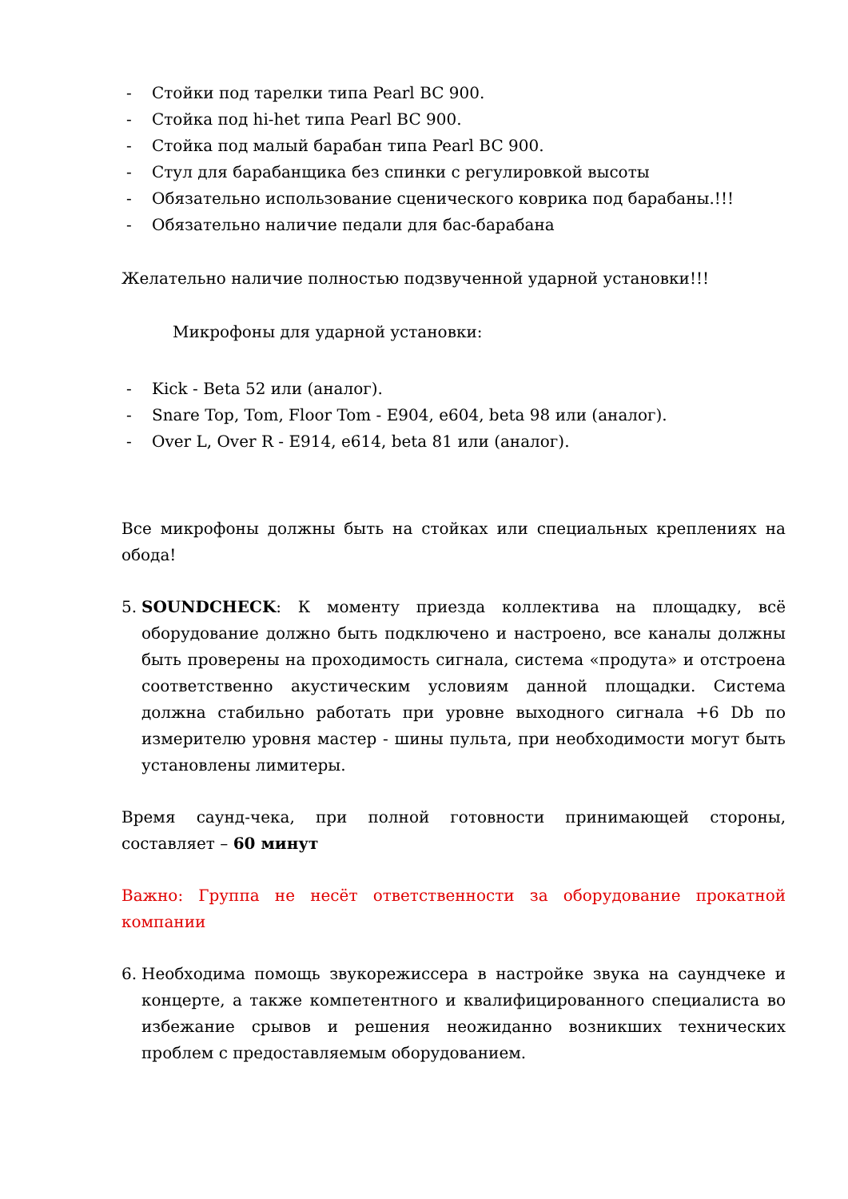- Стойки под тарелки типа Pearl BC 900.
- Стойка под hi-het типа Pearl BC 900.
- Стойка под малый барабан типа Pearl BC 900.
- Стул для барабанщика без спинки с регулировкой высоты
- Обязательно использование сценического коврика под барабаны.!!!
- Обязательно наличие педали для бас-барабана
Желательно наличие полностью подзвученной ударной установки!!!
Микрофоны для ударной установки:
- Kick - Beta 52 или (аналог).
- Snare Top, Tom, Floor Tom - E904, e604, beta 98 или (аналог).
- Over L, Over R - E914, e614, beta 81 или (аналог).
Все микрофоны должны быть на стойках или специальных креплениях на обода!
5. SOUNDCHECK: К моменту приезда коллектива на площадку, всё оборудование должно быть подключено и настроено, все каналы должны быть проверены на проходимость сигнала, система «продута» и отстроена соответственно акустическим условиям данной площадки. Система должна стабильно работать при уровне выходного сигнала +6 Db по измерителю уровня мастер - шины пульта, при необходимости могут быть установлены лимитеры.
Время саунд-чека, при полной готовности принимающей стороны, составляет – 60 минут
Важно: Группа не несёт ответственности за оборудование прокатной компании
6. Необходима помощь звукорежиссера в настройке звука на саундчеке и концерте, а также компетентного и квалифицированного специалиста во избежание срывов и решения неожиданно возникших технических проблем с предоставляемым оборудованием.